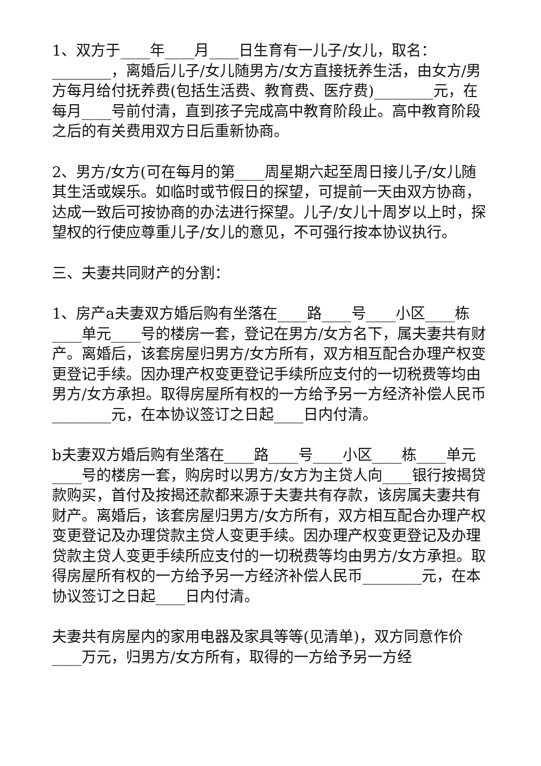1、双方于____年____月____日生育有一儿子/女儿，取名：________，离婚后儿子/女儿随男方/女方直接抚养生活，由女方/男方每月给付抚养费(包括生活费、教育费、医疗费)________元，在每月____号前付清，直到孩子完成高中教育阶段止。高中教育阶段之后的有关费用双方日后重新协商。
2、男方/女方(可在每月的第____周星期六起至周日接儿子/女儿随其生活或娱乐。如临时或节假日的探望，可提前一天由双方协商，达成一致后可按协商的办法进行探望。儿子/女儿十周岁以上时，探望权的行使应尊重儿子/女儿的意见，不可强行按本协议执行。
三、夫妻共同财产的分割：
1、房产a夫妻双方婚后购有坐落在____路____号____小区____栋____单元____号的楼房一套，登记在男方/女方名下，属夫妻共有财产。离婚后，该套房屋归男方/女方所有，双方相互配合办理产权变更登记手续。因办理产权变更登记手续所应支付的一切税费等均由男方/女方承担。取得房屋所有权的一方给予另一方经济补偿人民币________元，在本协议签订之日起____日内付清。
b夫妻双方婚后购有坐落在____路____号____小区____栋____单元____号的楼房一套，购房时以男方/女方为主贷人向____银行按揭贷款购买，首付及按揭还款都来源于夫妻共有存款，该房属夫妻共有财产。离婚后，该套房屋归男方/女方所有，双方相互配合办理产权变更登记及办理贷款主贷人变更手续。因办理产权变更登记及办理贷款主贷人变更手续所应支付的一切税费等均由男方/女方承担。取得房屋所有权的一方给予另一方经济补偿人民币________元，在本协议签订之日起____日内付清。
夫妻共有房屋内的家用电器及家具等等(见清单)，双方同意作价____万元，归男方/女方所有，取得的一方给予另一方经